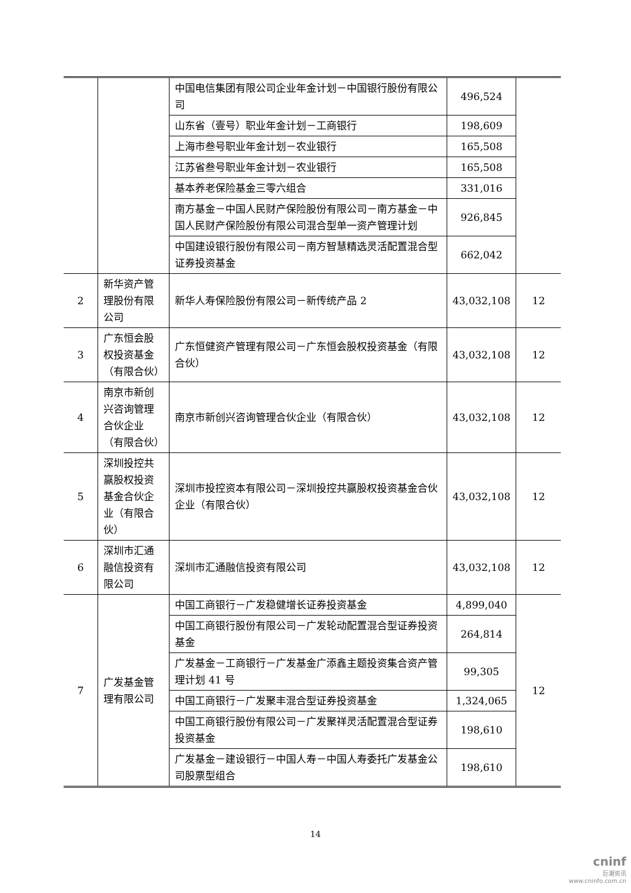| | | 中国电信集团有限公司企业年金计划－中国银行股份有限公司 | 496,524 | |
| | | 山东省（壹号）职业年金计划－工商银行 | 198,609 | |
| | | 上海市叁号职业年金计划－农业银行 | 165,508 | |
| | | 江苏省叁号职业年金计划－农业银行 | 165,508 | |
| | | 基本养老保险基金三零六组合 | 331,016 | |
| | | 南方基金－中国人民财产保险股份有限公司－南方基金－中国人民财产保险股份有限公司混合型单一资产管理计划 | 926,845 | |
| | | 中国建设银行股份有限公司－南方智慧精选灵活配置混合型证券投资基金 | 662,042 | |
| 2 | 新华资产管理股份有限公司 | 新华人寿保险股份有限公司－新传统产品 2 | 43,032,108 | 12 |
| 3 | 广东恒会股权投资基金（有限合伙） | 广东恒健资产管理有限公司－广东恒会股权投资基金（有限合伙） | 43,032,108 | 12 |
| 4 | 南京市新创兴咨询管理合伙企业（有限合伙） | 南京市新创兴咨询管理合伙企业（有限合伙） | 43,032,108 | 12 |
| 5 | 深圳投控共赢股权投资基金合伙企业（有限合伙） | 深圳市投控资本有限公司－深圳投控共赢股权投资基金合伙企业（有限合伙） | 43,032,108 | 12 |
| 6 | 深圳市汇通融信投资有限公司 | 深圳市汇通融信投资有限公司 | 43,032,108 | 12 |
| 7 | 广发基金管理有限公司 | 中国工商银行－广发稳健增长证券投资基金 | 4,899,040 | 12 |
| | | 中国工商银行股份有限公司－广发轮动配置混合型证券投资基金 | 264,814 | |
| | | 广发基金－工商银行－广发基金广添鑫主题投资集合资产管理计划 41 号 | 99,305 | |
| | | 中国工商银行－广发聚丰混合型证券投资基金 | 1,324,065 | |
| | | 中国工商银行股份有限公司－广发聚祥灵活配置混合型证券投资基金 | 198,610 | |
| | | 广发基金－建设银行－中国人寿－中国人寿委托广发基金公司股票型组合 | 198,610 | |
14
cninf
巨潮资讯
www.cninfo.com.cn